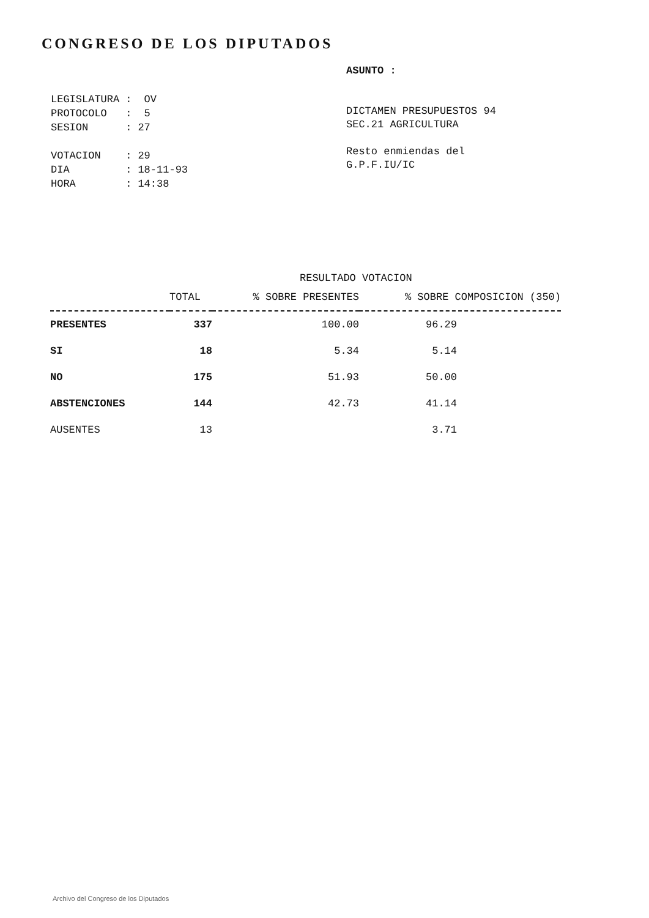CONGRESO DE LOS DIPUTADOS
| LEGISLATURA | : | OV |
| PROTOCOLO | : | 5 |
| SESION | : | 27 |
| VOTACION | : | 29 |
| DIA | : | 18-11-93 |
| HORA | : | 14:38 |
ASUNTO :
DICTAMEN PRESUPUESTOS 94
SEC.21 AGRICULTURA
Resto enmiendas del
G.P.F.IU/IC
RESULTADO VOTACION
| | TOTAL | % SOBRE PRESENTES | % SOBRE COMPOSICION (350) |
| --- | --- | --- | --- |
| PRESENTES | 337 | 100.00 | 96.29 |
| SI | 18 | 5.34 | 5.14 |
| NO | 175 | 51.93 | 50.00 |
| ABSTENCIONES | 144 | 42.73 | 41.14 |
| AUSENTES | 13 | | 3.71 |
Archivo del Congreso de los Diputados